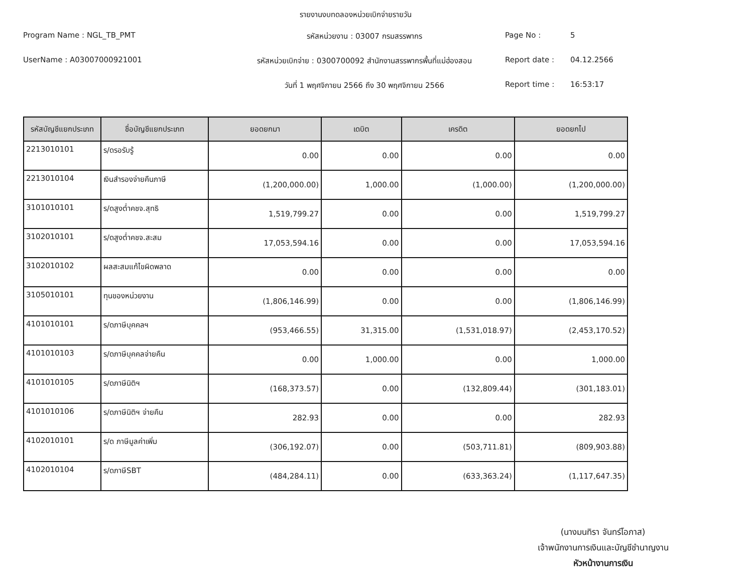รายงานงบทดลองหน่วยเบิกจ่ายรายวัน
Program Name : NGL_TB_PMT
รหัสหน่วยงาน : 03007 กรมสรรพากร
Page No :
5
UserName : A03007000921001
รหัสหน่วยเบิกจ่าย : 0300700092 สำนักงานสรรพากรพื้นที่แม่ฮ่องสอน
Report date :
04.12.2566
วันที่ 1 พฤศจิกายน 2566 ถึง 30 พฤศจิกายน 2566
Report time :
16:53:17
| รหัสบัญชีแยกประเภท | ชื่อบัญชีแยกประเภท | ยอดยกมา | เดบิต | เครดิต | ยอดยกไป |
| --- | --- | --- | --- | --- | --- |
| 2213010101 | ร/ดรอรับรู้ | 0.00 | 0.00 | 0.00 | 0.00 |
| 2213010104 | เงินสำรองจ่ายคืนภาษี | (1,200,000.00) | 1,000.00 | (1,000.00) | (1,200,000.00) |
| 3101010101 | ร/ดสูงต่ำคชจ.สุทธิ | 1,519,799.27 | 0.00 | 0.00 | 1,519,799.27 |
| 3102010101 | ร/ดสูงต่ำคชจ.สะสม | 17,053,594.16 | 0.00 | 0.00 | 17,053,594.16 |
| 3102010102 | ผลสะสมแก้ไขผิดพลาด | 0.00 | 0.00 | 0.00 | 0.00 |
| 3105010101 | ทุนของหน่วยงาน | (1,806,146.99) | 0.00 | 0.00 | (1,806,146.99) |
| 4101010101 | ร/ดภาษีบุคคลฯ | (953,466.55) | 31,315.00 | (1,531,018.97) | (2,453,170.52) |
| 4101010103 | ร/ดภาษีบุคคลจ่ายคืน | 0.00 | 1,000.00 | 0.00 | 1,000.00 |
| 4101010105 | ร/ดภาษีนิติฯ | (168,373.57) | 0.00 | (132,809.44) | (301,183.01) |
| 4101010106 | ร/ดภาษีนิติฯ จ่ายคืน | 282.93 | 0.00 | 0.00 | 282.93 |
| 4102010101 | ร/ด ภาษีมูลค่าเพิ่ม | (306,192.07) | 0.00 | (503,711.81) | (809,903.88) |
| 4102010104 | ร/ดภาษีSBT | (484,284.11) | 0.00 | (633,363.24) | (1,117,647.35) |
(นางมนทิรา จันทร์โอภาส)
เจ้าพนักงานการเงินและบัญชีชำนาญงาน
หัวหน้างานการเงิน